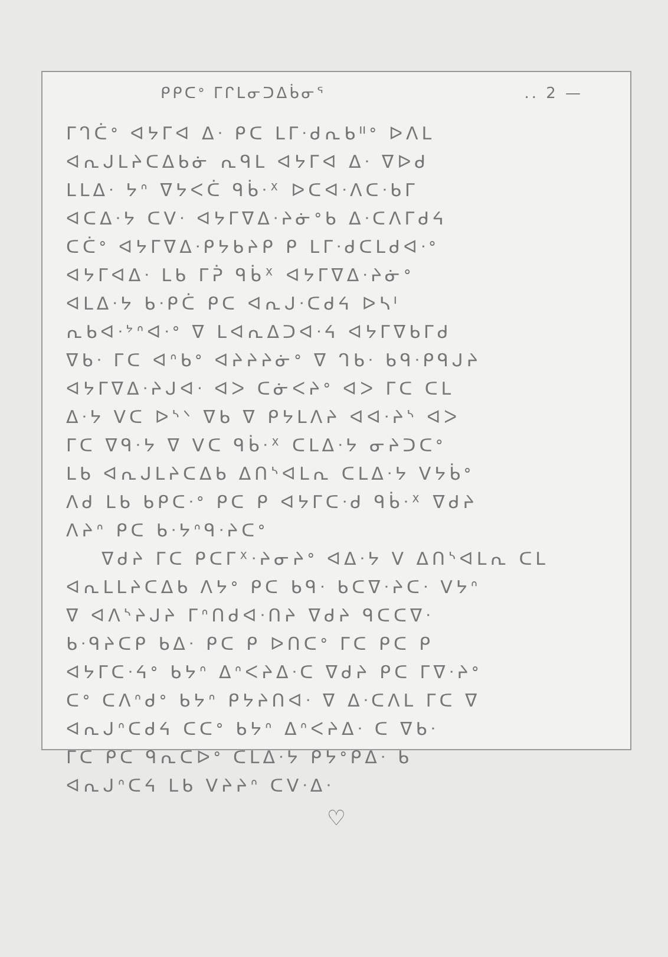ᑭᑭᑕᐤ ᒥᒋᒪᓂᑐᐃᑳᓂᕐ.. 2 —
ᒥᒉᑖᐤ ᐊᔭᒥᐊ ᐃᐧ ᑭᑕ ᒪᒥᐧᑯᕆᑲᐦᐤ ᐅᐱᒪ
ᐊᕆᒍᒪᔨᑕᐃᑲᓃ ᕆᑫᒪ ᐊᔭᒥᐊ ᐃᐧ ᐁᐅᑯ
ᒪᒪᐃᐧ ᔭᐢ ᐁᔭᐸᑖ ᑫᑳᐧᕽ ᐅᑕᐊᐧᐱᑕᐧᑲᒥ
ᐊᑕᐃᐧᔭ ᑕᐯᐧ ᐊᔭᒥᐁᐃᐧᔨᓃᐤᑲ ᐃᐧᑕᐱᒥᑯᔦ
ᑕᑖᐤ ᐊᔭᒥᐁᐃᐧᑭᔭᑲᔨᑭ ᑭ ᒪᒥᐧᑯᑕᒪᑯᐊᐧᐤ
ᐊᔭᒥᐊᐃᐧ ᒪᑲ ᒥᕉ ᑫᑳᕁ ᐊᔭᒥᐁᐃᐧᔨᓃᐤ
ᐊᒪᐃᐧᔭ ᑲᐧᑭᑖ ᑭᑕ ᐊᕆᒍᐧᑕᑯᔦ ᐅᓴᑊ
ᕆᑲᐊᐧᔾᐢᐊᐧᐤ ᐁ ᒪᐊᕆᐃᑐᐊᐧᔦ ᐊᔭᒥᐁᑲᒥᑯ
ᐁᑲᐧ ᒥᑕ ᐊᐢᑲᐤ ᐊᔨᔨᔨᓃᐤ ᐁ ᒉᑲᐧ ᑲᑫᐧᑭᑫᒍᔨ
ᐊᔭᒥᐁᐃᐧᔨᒍᐊᐧ ᐊᐳ ᑕᓃᐸᔨᐤ ᐊᐳ ᒥᑕ ᑕᒪ
ᐃᐧᔭ ᐯᑕ ᐅᔅᐠ ᐁᑲ ᐁ ᑭᔭᒪᐱᔨ ᐊᐊᐧᔨᔅ ᐊᐳ
ᒥᑕ ᐁᑫᐧᔭ ᐁ ᐯᑕ ᑫᑳᐧᕽ ᑕᒪᐃᐧᔭ ᓂᔨᑐᑕᐤ
ᒪᑲ ᐊᕆᒍᒪᔨᑕᐃᑲ ᐃᑎᔅᐊᒪᕆ ᑕᒪᐃᐧᔭ ᐯᔭᑳᐤ
ᐱᑯ ᒪᑲ ᑲᑭᑕᐧᐤ ᑭᑕ ᑭ ᐊᔭᒥᑕᐧᑯ ᑫᑳᐧᕽ ᐁᑯᔨ
ᐱᔨᐢ ᑭᑕ ᑲᐧᔭᐢᑫᐧᔨᑕᐤ
ᐁᑯᔨ ᒥᑕ ᑭᑕᒥᕁᐧᔨᓂᔨᐤ ᐊᐃᐧᔭ ᐯ ᐃᑎᔅᐊᒪᕆ ᑕᒪ
ᐊᕆᒪᒪᔨᑕᐃᑲ ᐱᔭᐤ ᑭᑕ ᑲᑫᐧ ᑲᑕᐁᐧᔨᑕᐧ ᐯᔭᐢ
ᐁ ᐊᐱᔅᔨᒍᔨ ᒥᐢᑎᑯᐊᐧᑎᔨ ᐁᑯᔨ ᑫᑕᑕᐁᐧ
ᑲᐧᑫᔨᑕᑭ ᑲᐃᐧ ᑭᑕ ᑭ ᐅᑎᑕᐤ ᒥᑕ ᑭᑕ ᑭ
ᐊᔭᒥᑕᐧᔦᐤ ᑲᔭᐢ ᐃᐢᐸᔨᐃᐧᑕ ᐁᑯᔨ ᑭᑕ ᒥᐁᐧᔨᐤ
ᑕᐤ ᑕᐱᐢᑯᐤ ᑲᔭᐢ ᑭᔭᔨᑎᐊᐧ ᐁ ᐃᐧᑕᐱᒪ ᒥᑕ ᐁ
ᐊᕆᒍᐢᑕᑯᔦ ᑕᑕᐤ ᑲᔭᐢ ᐃᐢᐸᔨᐃᐧ ᑕ ᐁᑲᐧ
ᒥᑕ ᑭᑕ ᑫᕆᑕᐅᐤ ᑕᒪᐃᐧᔭ ᑭᔭᐤᑭᐃᐧ ᑲ
ᐊᕆᒍᐢᑕᔦ ᒪᑲ ᐯᔨᔨᐢ ᑕᐯᐧᐃᐧ
♡